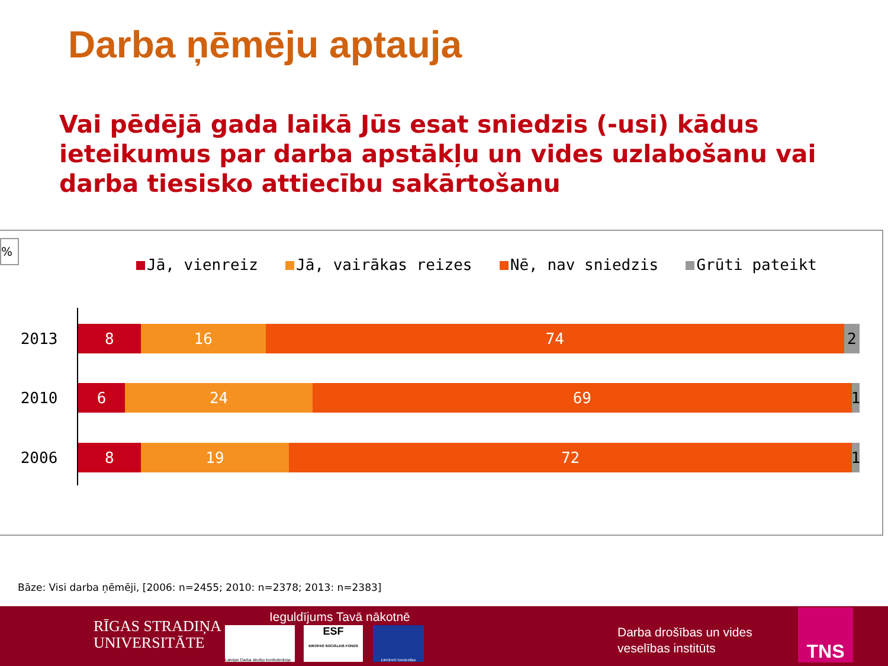Darba ņēmēju aptauja
Vai pēdējā gada laikā Jūs esat sniedzis (-usi) kādus ieteikumus par darba apstākļu un vides uzlabošanu vai darba tiesisko attiecību sakārtošanu
%
Jā, vienreiz Jā, vairākas reizes Nē, nav sniedzis Grūti pateikt
2013
8 16 74 2
2010
6 24 69 1
2006
8 19 72 1
Bāze: Visi darba ņēmēji, [2006: n=2455; 2010: n=2378; 2013: n=2383]
RĪGAS STRADIŅA
UNIVERSITĀTE
Ieguldījums Tavā nākotnē
Latvijas Darba devēju konfederācija
ESF
EIROPAS SOCIĀLAIS FONDS
EIROPAS SAVIENĪBA
Darba drošības un vides
veselības institūts
TNS